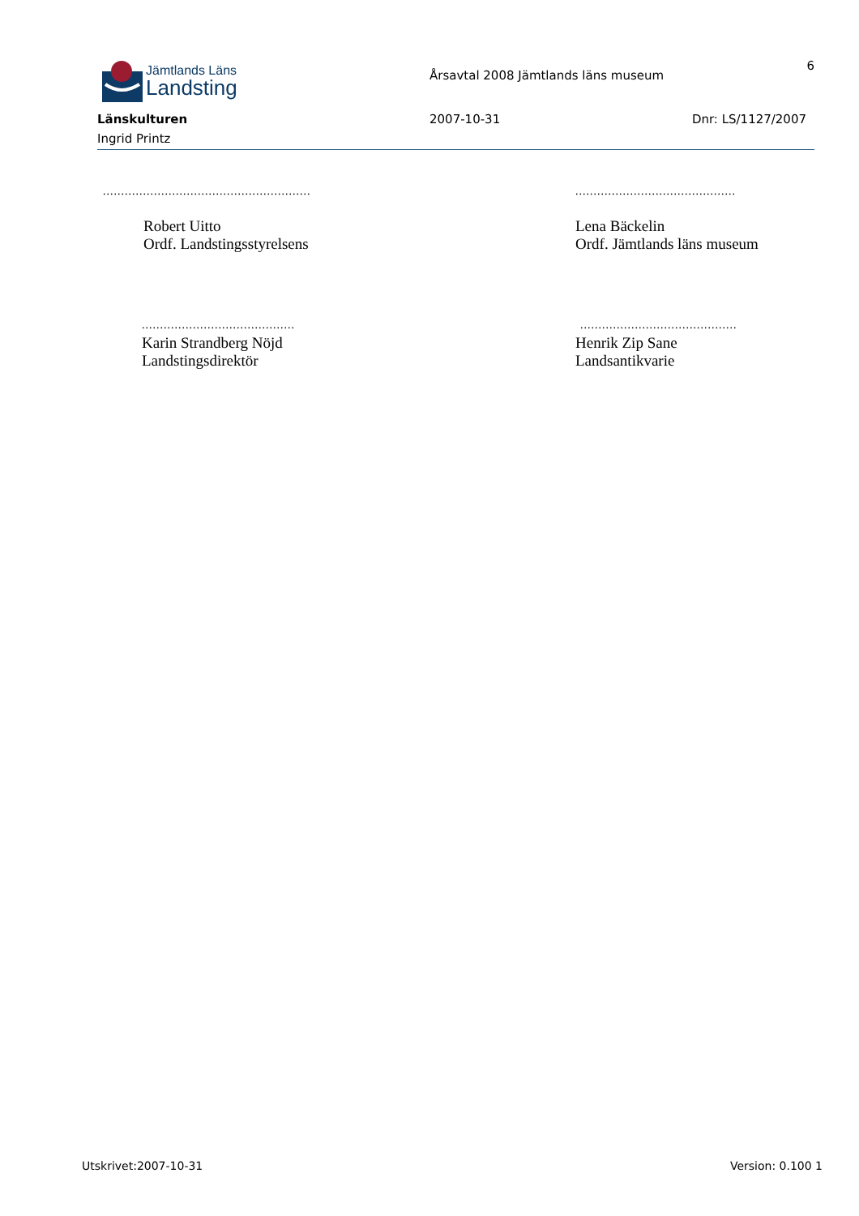Jämtlands Läns
Landsting
Årsavtal 2008 Jämtlands läns museum
6
Länskulturen 2007-10-31 Dnr: LS/1127/2007
Ingrid Printz
.........................................................
............................................
Robert Uitto
Ordf. Landstingsstyrelsens
Lena Bäckelin
Ordf. Jämtlands läns museum
..........................................
Karin Strandberg Nöjd
Landstingsdirektör
...........................................
Henrik Zip Sane
Landsantikvarie
Utskrivet:2007-10-31 Version: 0.100 1